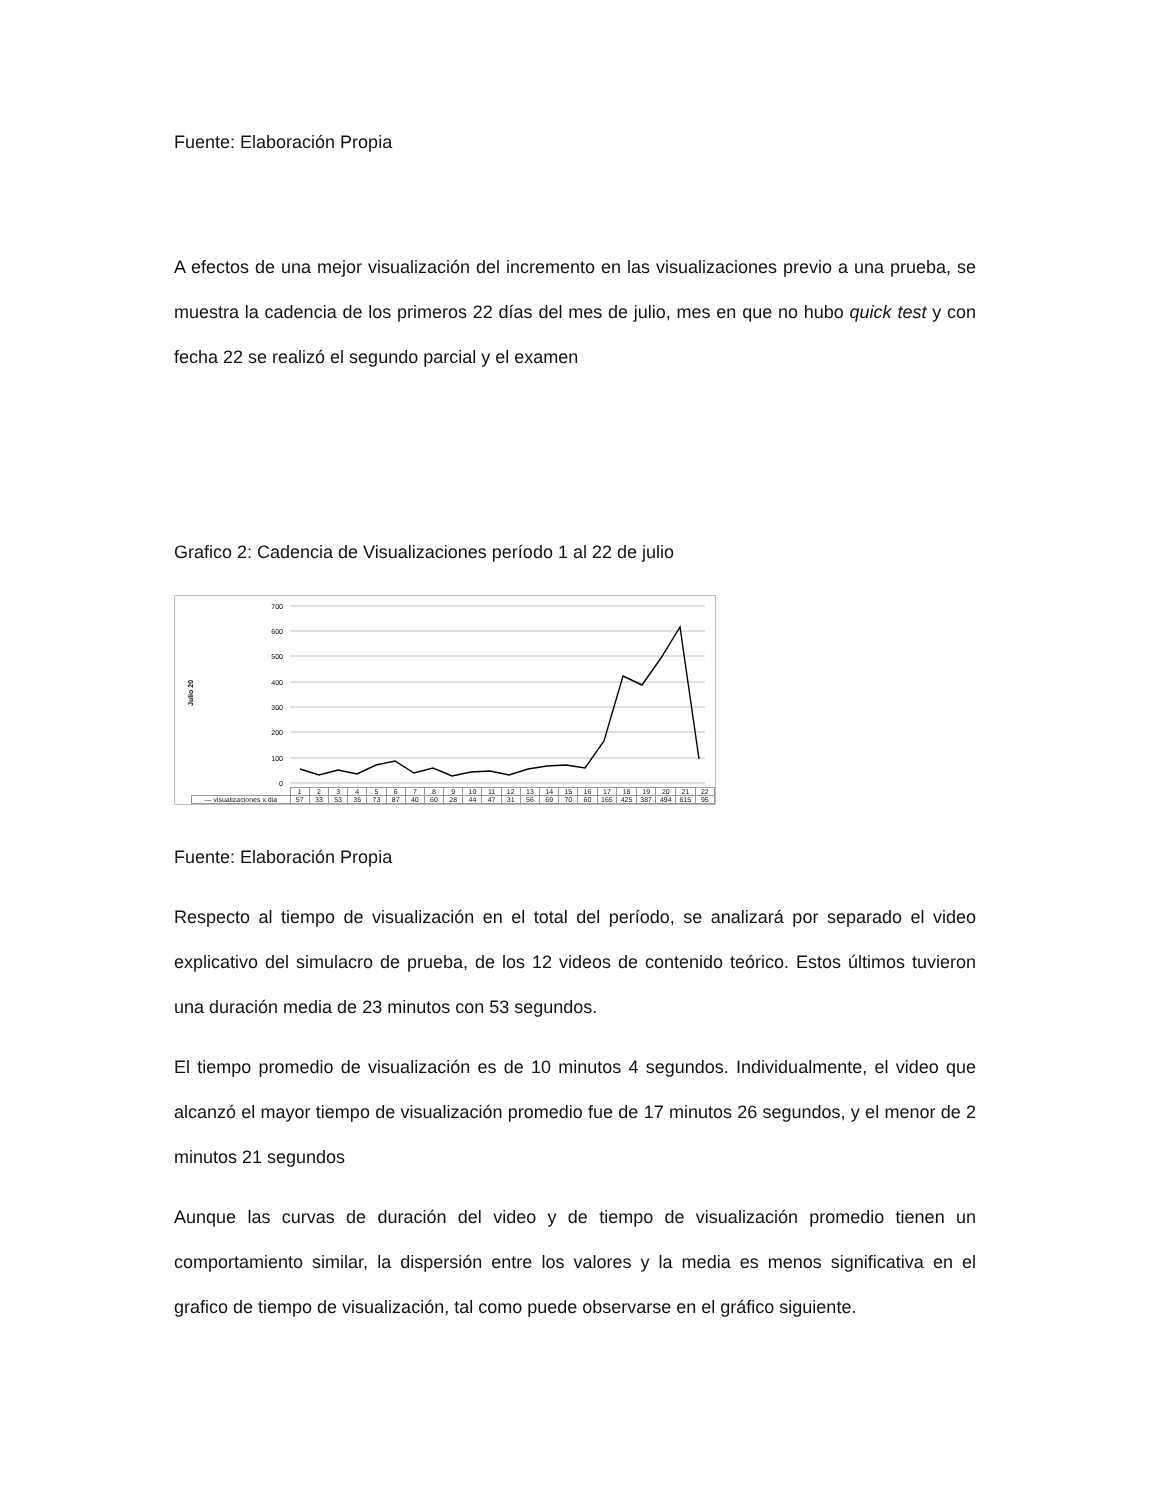Fuente: Elaboración Propia
A efectos de una mejor visualización del incremento en las visualizaciones previo a una prueba, se muestra la cadencia de los primeros 22 días del mes de julio, mes en que no hubo quick test y con fecha 22 se realizó el segundo parcial y el examen
Grafico 2: Cadencia de Visualizaciones período 1 al 22 de julio
Julio 20
700
600
500
400
300
200
100
0
| | 1 | 2 | 3 | 4 | 5 | 6 | 7 | 8 | 9 | 10 | 11 | 12 | 13 | 14 | 15 | 16 | 17 | 18 | 19 | 20 | 21 | 22 |
| — visualizaciones x dia | 57 | 33 | 53 | 35 | 73 | 87 | 40 | 60 | 28 | 44 | 47 | 31 | 56 | 69 | 70 | 60 | 165 | 425 | 387 | 494 | 615 | 95 |
Fuente: Elaboración Propia
Respecto al tiempo de visualización en el total del período, se analizará por separado el video explicativo del simulacro de prueba, de los 12 videos de contenido teórico. Estos últimos tuvieron una duración media de 23 minutos con 53 segundos.
El tiempo promedio de visualización es de 10 minutos 4 segundos. Individualmente, el video que alcanzó el mayor tiempo de visualización promedio fue de 17 minutos 26 segundos, y el menor de 2 minutos 21 segundos
Aunque las curvas de duración del video y de tiempo de visualización promedio tienen un comportamiento similar, la dispersión entre los valores y la media es menos significativa en el grafico de tiempo de visualización, tal como puede observarse en el gráfico siguiente.